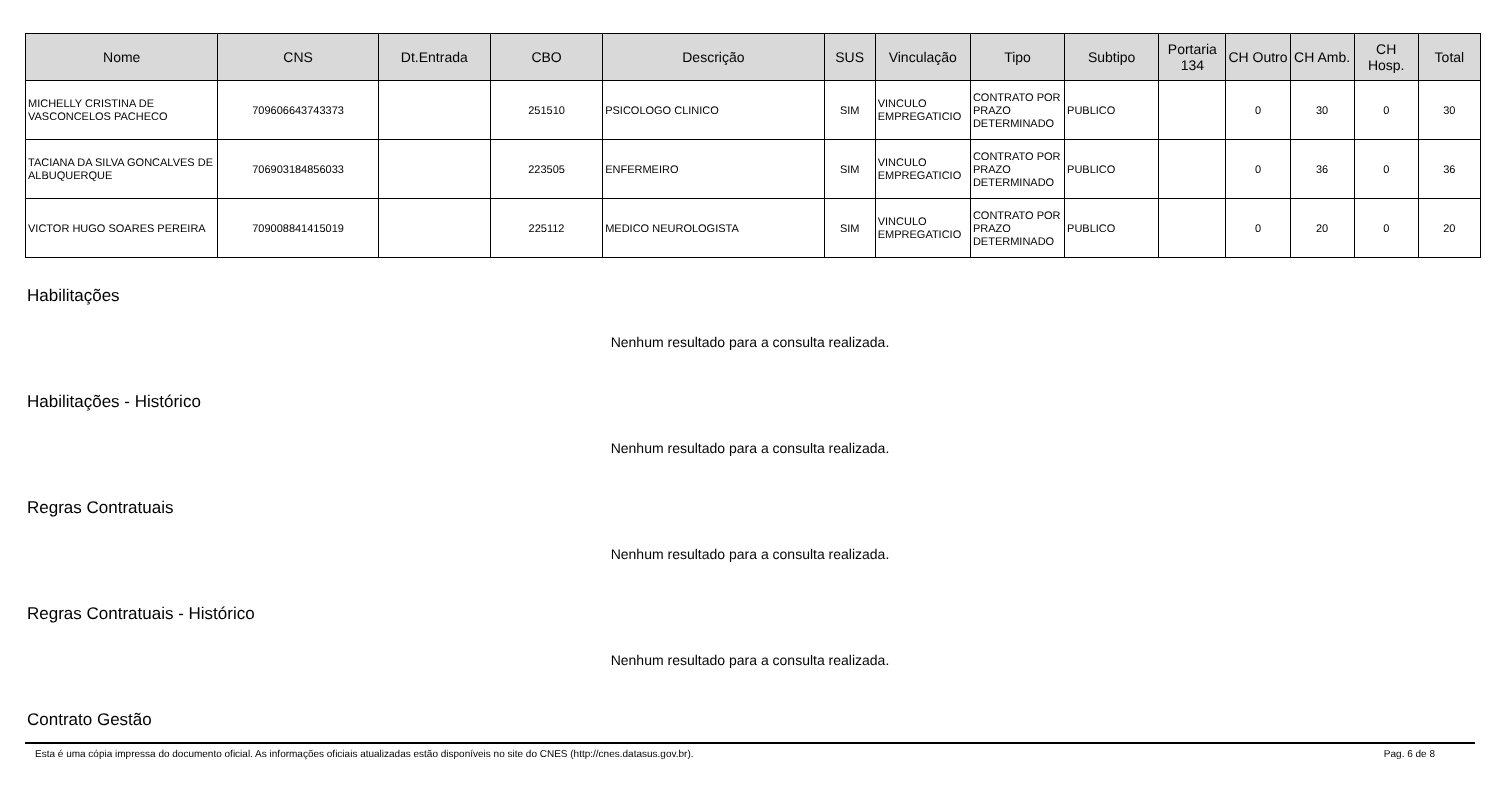| Nome | CNS | Dt.Entrada | CBO | Descrição | SUS | Vinculação | Tipo | Subtipo | Portaria 134 | CH Outro | CH Amb. | CH Hosp. | Total |
| --- | --- | --- | --- | --- | --- | --- | --- | --- | --- | --- | --- | --- | --- |
| MICHELLY CRISTINA DE VASCONCELOS PACHECO | 709606643743373 | | 251510 | PSICOLOGO CLINICO | SIM | VINCULO EMPREGATICIO | CONTRATO POR PRAZO DETERMINADO | PUBLICO | | 0 | 30 | 0 | 30 |
| TACIANA DA SILVA GONCALVES DE ALBUQUERQUE | 706903184856033 | | 223505 | ENFERMEIRO | SIM | VINCULO EMPREGATICIO | CONTRATO POR PRAZO DETERMINADO | PUBLICO | | 0 | 36 | 0 | 36 |
| VICTOR HUGO SOARES PEREIRA | 709008841415019 | | 225112 | MEDICO NEUROLOGISTA | SIM | VINCULO EMPREGATICIO | CONTRATO POR PRAZO DETERMINADO | PUBLICO | | 0 | 20 | 0 | 20 |
Habilitações
Nenhum resultado para a consulta realizada.
Habilitações - Histórico
Nenhum resultado para a consulta realizada.
Regras Contratuais
Nenhum resultado para a consulta realizada.
Regras Contratuais - Histórico
Nenhum resultado para a consulta realizada.
Contrato Gestão
Esta é uma cópia impressa do documento oficial. As informações oficiais atualizadas estão disponíveis no site do CNES (http://cnes.datasus.gov.br). Pag. 6 de 8